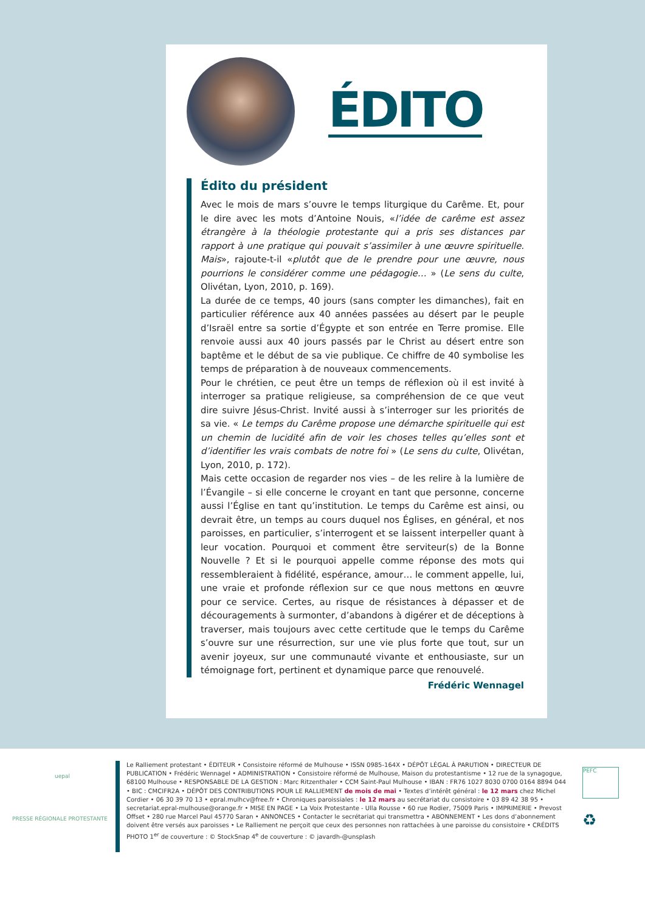ÉDITO
Édito du président
Avec le mois de mars s’ouvre le temps liturgique du Carême. Et, pour le dire avec les mots d’Antoine Nouis, «l’idée de carême est assez étrangère à la théologie protestante qui a pris ses distances par rapport à une pratique qui pouvait s’assimiler à une œuvre spirituelle. Mais», rajoute-t-il «plutôt que de le prendre pour une œuvre, nous pourrions le considérer comme une pédagogie… » (Le sens du culte, Olivétan, Lyon, 2010, p. 169).
La durée de ce temps, 40 jours (sans compter les dimanches), fait en particulier référence aux 40 années passées au désert par le peuple d’Israël entre sa sortie d’Égypte et son entrée en Terre promise. Elle renvoie aussi aux 40 jours passés par le Christ au désert entre son baptême et le début de sa vie publique. Ce chiffre de 40 symbolise les temps de préparation à de nouveaux commencements.
Pour le chrétien, ce peut être un temps de réflexion où il est invité à interroger sa pratique religieuse, sa compréhension de ce que veut dire suivre Jésus-Christ. Invité aussi à s’interroger sur les priorités de sa vie. « Le temps du Carême propose une démarche spirituelle qui est un chemin de lucidité afin de voir les choses telles qu’elles sont et d’identifier les vrais combats de notre foi » (Le sens du culte, Olivétan, Lyon, 2010, p. 172).
Mais cette occasion de regarder nos vies – de les relire à la lumière de l’Évangile – si elle concerne le croyant en tant que personne, concerne aussi l’Église en tant qu’institution. Le temps du Carême est ainsi, ou devrait être, un temps au cours duquel nos Églises, en général, et nos paroisses, en particulier, s’interrogent et se laissent interpeller quant à leur vocation. Pourquoi et comment être serviteur(s) de la Bonne Nouvelle ? Et si le pourquoi appelle comme réponse des mots qui ressembleraient à fidélité, espérance, amour… le comment appelle, lui, une vraie et profonde réflexion sur ce que nous mettons en œuvre pour ce service. Certes, au risque de résistances à dépasser et de découragements à surmonter, d’abandons à digérer et de déceptions à traverser, mais toujours avec cette certitude que le temps du Carême s’ouvre sur une résurrection, sur une vie plus forte que tout, sur un avenir joyeux, sur une communauté vivante et enthousiaste, sur un témoignage fort, pertinent et dynamique parce que renouvelé.
Frédéric Wennagel
uepal
PRESSE RÉGIONALE PROTESTANTE
Le Ralliement protestant • ÉDITEUR • Consistoire réformé de Mulhouse • ISSN 0985-164X • DÉPÔT LÉGAL À PARUTION • DIRECTEUR DE PUBLICATION • Frédéric Wennagel • ADMINISTRATION • Consistoire réformé de Mulhouse, Maison du protestantisme • 12 rue de la synagogue, 68100 Mulhouse • RESPONSABLE DE LA GESTION : Marc Ritzenthaler • CCM Saint-Paul Mulhouse • IBAN : FR76 1027 8030 0700 0164 8894 044 • BIC : CMCIFR2A • DÉPÔT DES CONTRIBUTIONS POUR LE RALLIEMENT de mois de mai • Textes d’intérêt général : le 12 mars chez Michel Cordier • 06 30 39 70 13 • epral.mulhcv@free.fr • Chroniques paroissiales : le 12 mars au secrétariat du consistoire • 03 89 42 38 95 • secretariat.epral-mulhouse@orange.fr • MISE EN PAGE • La Voix Protestante - Ulla Rousse • 60 rue Rodier, 75009 Paris • IMPRIMERIE • Prevost Offset • 280 rue Marcel Paul 45770 Saran • ANNONCES • Contacter le secrétariat qui transmettra • ABONNEMENT • Les dons d’abonnement doivent être versés aux paroisses • Le Ralliement ne perçoit que ceux des personnes non rattachées à une paroisse du consistoire • CRÉDITS PHOTO 1<sup>er</sup> de couverture : © StockSnap 4<sup>e</sup> de couverture : © javardh-@unsplash
PEFC
♻